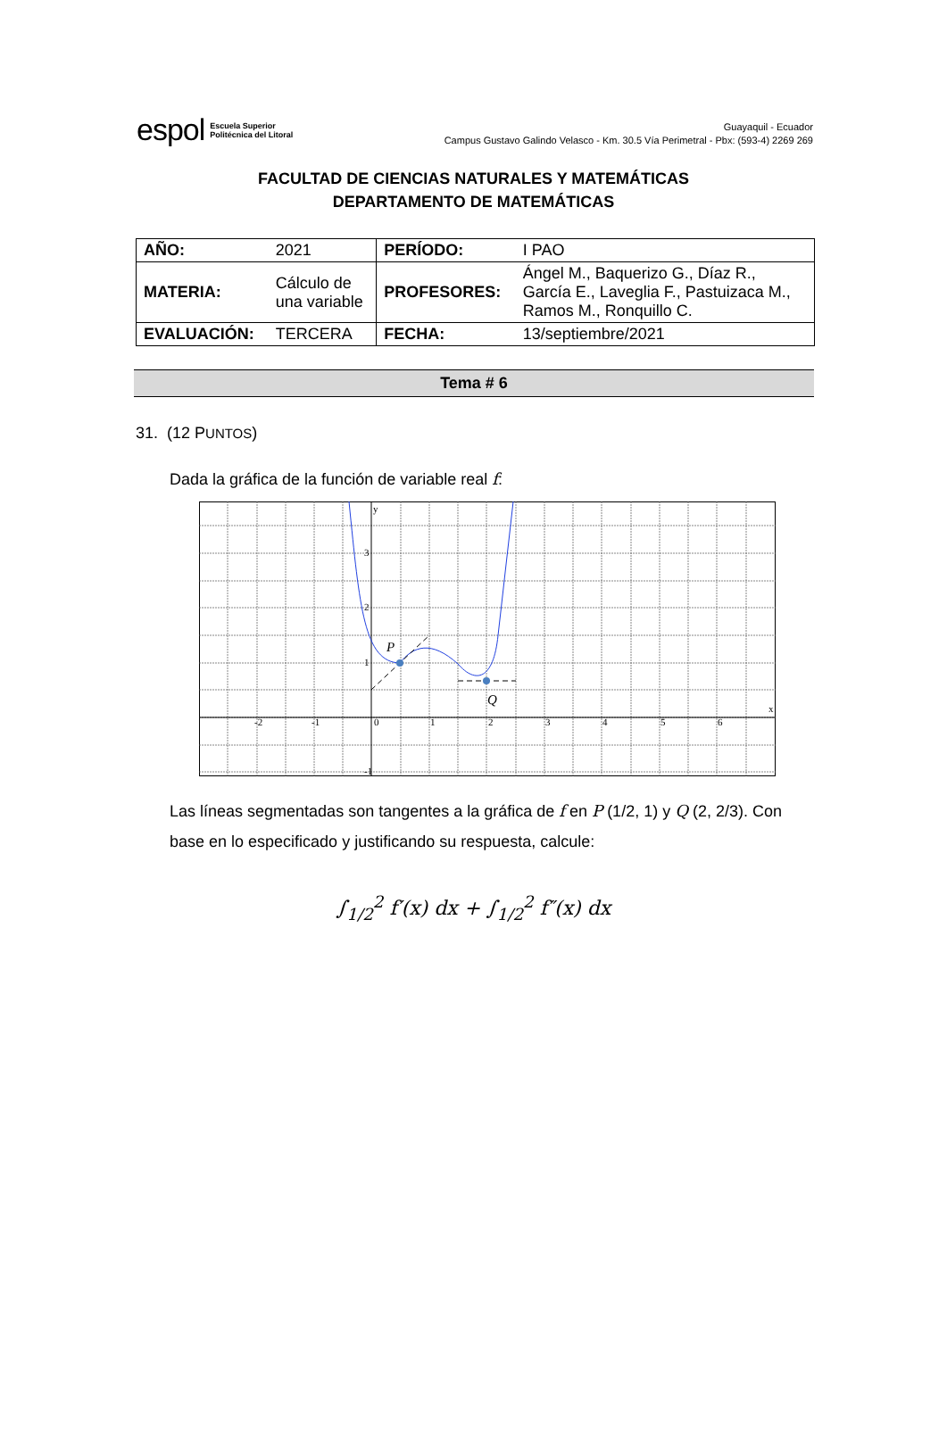espol Escuela Superior
Politécnica del Litoral
Guayaquil - Ecuador
Campus Gustavo Galindo Velasco - Km. 30.5 Vía Perimetral - Pbx: (593-4) 2269 269
FACULTAD DE CIENCIAS NATURALES Y MATEMÁTICAS
DEPARTAMENTO DE MATEMÁTICAS
| AÑO: | 2021 | PERÍODO: | I PAO |
| MATERIA: | Cálculo de una variable | PROFESORES: | Ángel M., Baquerizo G., Díaz R., García E., Laveglia F., Pastuizaca M., Ramos M., Ronquillo C. |
| EVALUACIÓN: | TERCERA | FECHA: | 13/septiembre/2021 |
Tema # 6
31. (12 PUNTOS)
Dada la gráfica de la función de variable real f:
y
x
3
2
1
-1
-2
-1
0
1
2
3
4
5
6
P
Q
Las líneas segmentadas son tangentes a la gráfica de f en P (1/2, 1) y Q (2, 2/3). Con base en lo especificado y justificando su respuesta, calcule:
∫<sub>1/2</sub><sup>2</sup> f′(x) dx + ∫<sub>1/2</sub><sup>2</sup> f″(x) dx